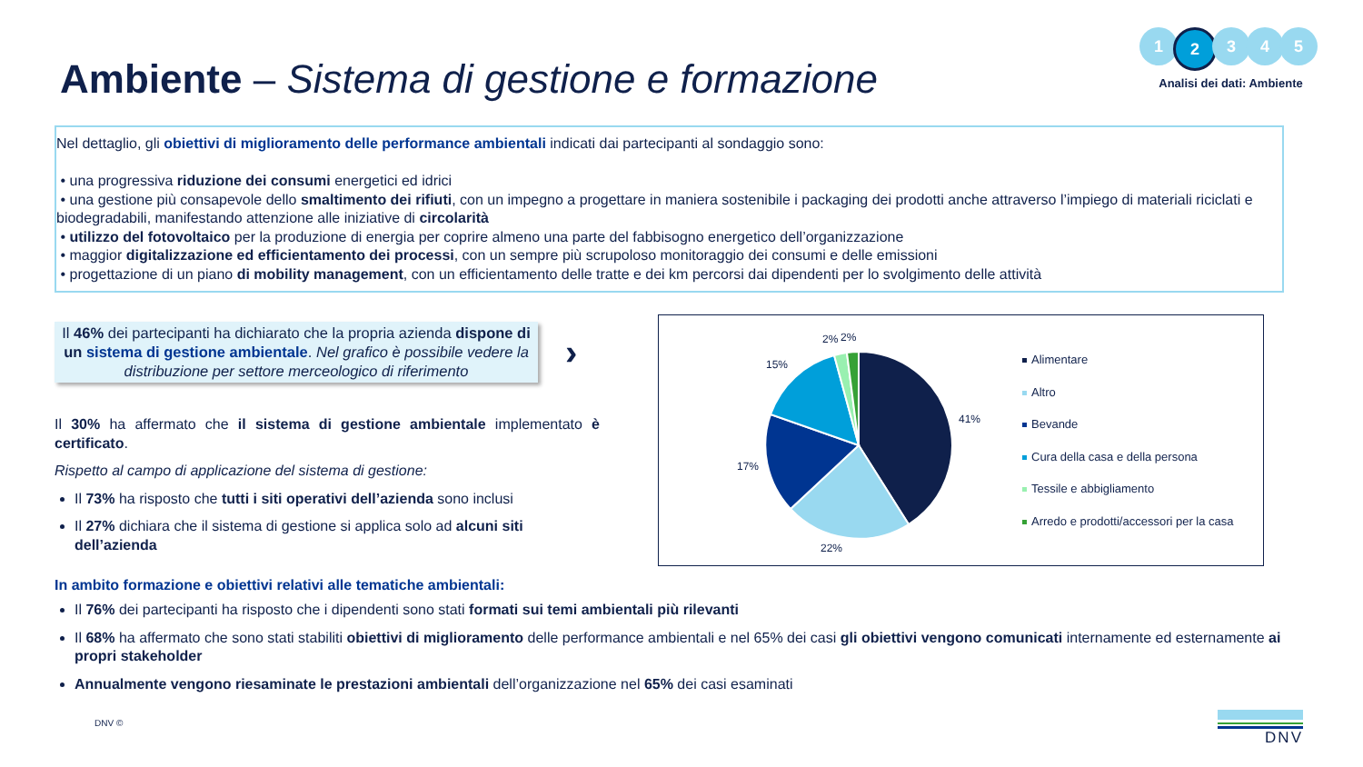Ambiente – Sistema di gestione e formazione
1 2 3 4 5
Analisi dei dati: Ambiente
Nel dettaglio, gli obiettivi di miglioramento delle performance ambientali indicati dai partecipanti al sondaggio sono:
• una progressiva riduzione dei consumi energetici ed idrici
• una gestione più consapevole dello smaltimento dei rifiuti, con un impegno a progettare in maniera sostenibile i packaging dei prodotti anche attraverso l’impiego di materiali riciclati e biodegradabili, manifestando attenzione alle iniziative di circolarità
• utilizzo del fotovoltaico per la produzione di energia per coprire almeno una parte del fabbisogno energetico dell’organizzazione
• maggior digitalizzazione ed efficientamento dei processi, con un sempre più scrupoloso monitoraggio dei consumi e delle emissioni
• progettazione di un piano di mobility management, con un efficientamento delle tratte e dei km percorsi dai dipendenti per lo svolgimento delle attività
Il 46% dei partecipanti ha dichiarato che la propria azienda dispone di un sistema di gestione ambientale. Nel grafico è possibile vedere la distribuzione per settore merceologico di riferimento
›
Il 30% ha affermato che il sistema di gestione ambientale implementato è certificato.
Rispetto al campo di applicazione del sistema di gestione:
Il 73% ha risposto che tutti i siti operativi dell’azienda sono inclusi
Il 27% dichiara che il sistema di gestione si applica solo ad alcuni siti dell’azienda
41%
22%
17%
15%
2%
2%
Alimentare
Altro
Bevande
Cura della casa e della persona
Tessile e abbigliamento
Arredo e prodotti/accessori per la casa
In ambito formazione e obiettivi relativi alle tematiche ambientali:
Il 76% dei partecipanti ha risposto che i dipendenti sono stati formati sui temi ambientali più rilevanti
Il 68% ha affermato che sono stati stabiliti obiettivi di miglioramento delle performance ambientali e nel 65% dei casi gli obiettivi vengono comunicati internamente ed esternamente ai propri stakeholder
Annualmente vengono riesaminate le prestazioni ambientali dell’organizzazione nel 65% dei casi esaminati
DNV © DNV